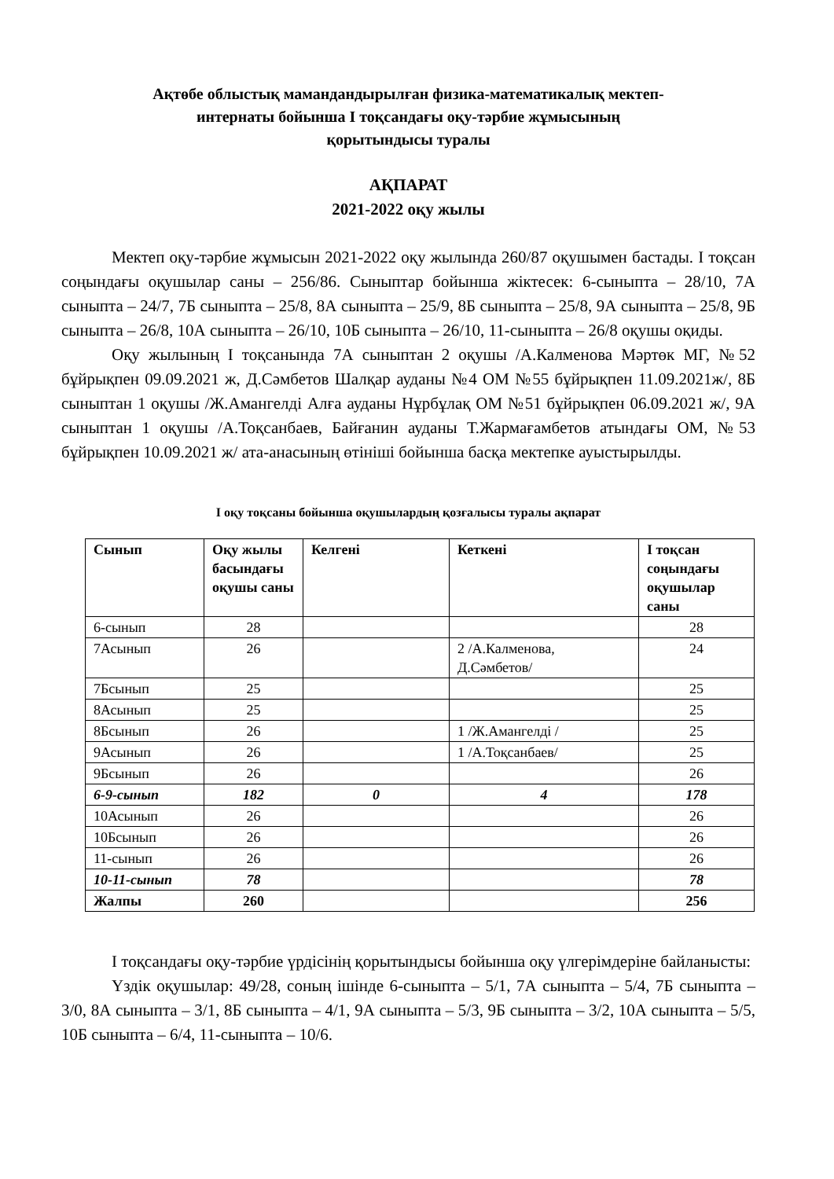Ақтөбе облыстық мамандандырылған физика-математикалық мектеп-
интернаты бойынша І тоқсандағы оқу-тәрбие жұмысының
қорытындысы туралы
АҚПАРАТ
2021-2022 оқу жылы
Мектеп оқу-тәрбие жұмысын 2021-2022 оқу жылында 260/87 оқушымен бастады. І тоқсан соңындағы оқушылар саны – 256/86. Сыныптар бойынша жіктесек: 6-сыныпта – 28/10, 7А сыныпта – 24/7, 7Б сыныпта – 25/8, 8А сыныпта – 25/9, 8Б сыныпта – 25/8, 9А сыныпта – 25/8, 9Б сыныпта – 26/8, 10А сыныпта – 26/10, 10Б сыныпта – 26/10, 11-сыныпта – 26/8 оқушы оқиды.
Оқу жылының І тоқсанында 7А сыныптан 2 оқушы /А.Калменова Мәртөк МГ, №52 бұйрықпен 09.09.2021 ж, Д.Сәмбетов Шалқар ауданы №4 ОМ №55 бұйрықпен 11.09.2021ж/, 8Б сыныптан 1 оқушы /Ж.Амангелді Алға ауданы Нұрбұлақ ОМ №51 бұйрықпен 06.09.2021 ж/, 9А сыныптан 1 оқушы /А.Тоқсанбаев, Байғанин ауданы Т.Жармағамбетов атындағы ОМ, №53 бұйрықпен 10.09.2021 ж/ ата-анасының өтініші бойынша басқа мектепке ауыстырылды.
І оқу тоқсаны бойынша оқушылардың қозғалысы туралы ақпарат
| Сынып | Оқу жылы басындағы оқушы саны | Келгені | Кеткені | І тоқсан соңындағы оқушылар саны |
| --- | --- | --- | --- | --- |
| 6-сынып | 28 | | | 28 |
| 7Асынып | 26 | | 2 /А.Калменова, Д.Сәмбетов/ | 24 |
| 7Бсынып | 25 | | | 25 |
| 8Асынып | 25 | | | 25 |
| 8Бсынып | 26 | | 1 /Ж.Амангелді / | 25 |
| 9Асынып | 26 | | 1 /А.Тоқсанбаев/ | 25 |
| 9Бсынып | 26 | | | 26 |
| 6-9-сынып | 182 | 0 | 4 | 178 |
| 10Асынып | 26 | | | 26 |
| 10Бсынып | 26 | | | 26 |
| 11-сынып | 26 | | | 26 |
| 10-11-сынып | 78 | | | 78 |
| Жалпы | 260 | | | 256 |
І тоқсандағы оқу-тәрбие үрдісінің қорытындысы бойынша оқу үлгерімдеріне байланысты:
Үздік оқушылар: 49/28, соның ішінде 6-сыныпта – 5/1, 7А сыныпта – 5/4, 7Б сыныпта – 3/0, 8А сыныпта – 3/1, 8Б сыныпта – 4/1, 9А сыныпта – 5/3, 9Б сыныпта – 3/2, 10А сыныпта – 5/5, 10Б сыныпта – 6/4, 11-сыныпта – 10/6.